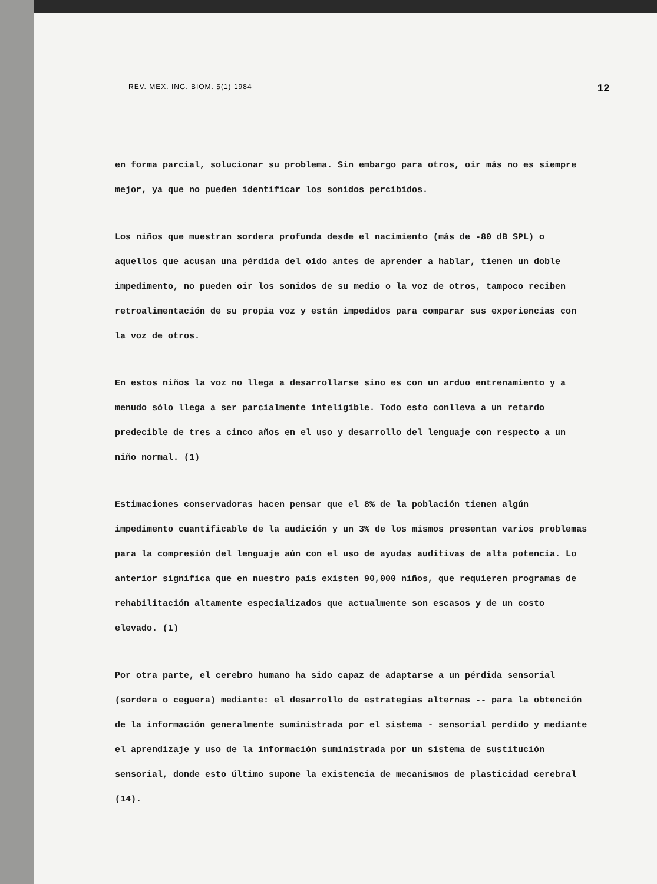REV. MEX. ING. BIOM. 5(1) 1984 12
en forma parcial, solucionar su problema. Sin embargo para otros, oir más no es siempre mejor, ya que no pueden identificar los sonidos percibidos.
Los niños que muestran sordera profunda desde el nacimiento (más de -80 dB SPL) o aquellos que acusan una pérdida del oído antes de aprender a hablar, tienen un doble impedimento, no pueden oir los sonidos de su medio o la voz de otros, tampoco reciben retroalimentación de su propia voz y están impedidos para comparar sus experiencias con la voz de otros.
En estos niños la voz no llega a desarrollarse sino es con un arduo entrenamiento y a menudo sólo llega a ser parcialmente inteligible. Todo esto conlleva a un retardo predecible de tres a cinco años en el uso y desarrollo del lenguaje con respecto a un niño normal. (1)
Estimaciones conservadoras hacen pensar que el 8% de la población tienen algún impedimento cuantificable de la audición y un 3% de los mismos presentan varios problemas para la compresión del lenguaje aún con el uso de ayudas auditivas de alta potencia. Lo anterior significa que en nuestro país existen 90,000 niños, que requieren programas de rehabilitación altamente especializados que actualmente son escasos y de un costo elevado. (1)
Por otra parte, el cerebro humano ha sido capaz de adaptarse a un pérdida sensorial (sordera o ceguera) mediante: el desarrollo de estrategias alternas -- para la obtención de la información generalmente suministrada por el sistema - sensorial perdido y mediante el aprendizaje y uso de la información suministrada por un sistema de sustitución sensorial, donde esto último supone la existencia de mecanismos de plasticidad cerebral (14).